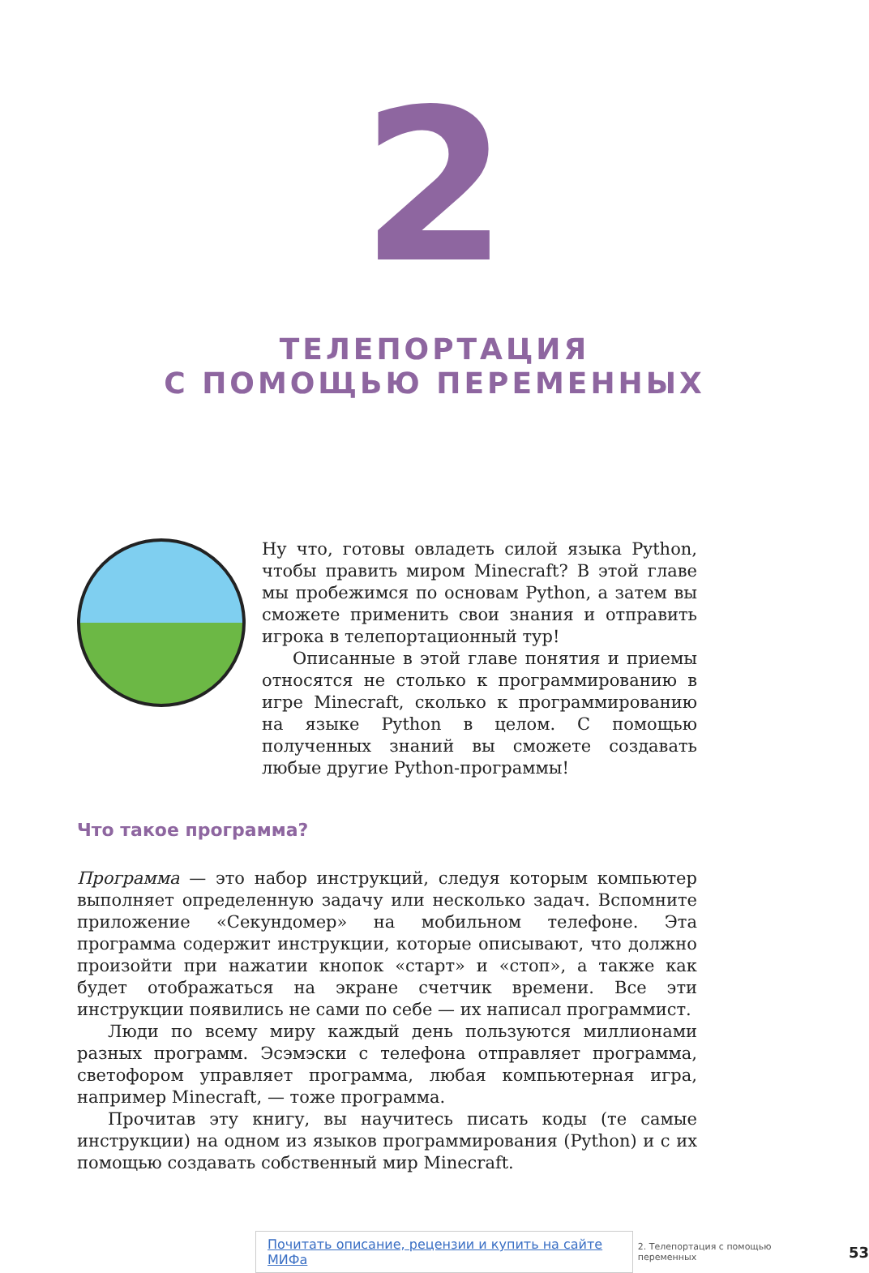2
ТЕЛЕПОРТАЦИЯ
С ПОМОЩЬЮ ПЕРЕМЕННЫХ
Ну что, готовы овладеть силой языка Python, чтобы править миром Minecraft? В этой главе мы пробежимся по основам Python, а затем вы сможете применить свои знания и отправить игрока в телепортационный тур!
Описанные в этой главе понятия и приемы относятся не столько к программированию в игре Minecraft, сколько к программированию на языке Python в целом. С помощью полученных знаний вы сможете создавать любые другие Python-программы!
Что такое программа?
Программа — это набор инструкций, следуя которым компьютер выполняет определенную задачу или несколько задач. Вспомните приложение «Секундомер» на мобильном телефоне. Эта программа содержит инструкции, которые описывают, что должно произойти при нажатии кнопок «старт» и «стоп», а также как будет отображаться на экране счетчик времени. Все эти инструкции появились не сами по себе — их написал программист.
Люди по всему миру каждый день пользуются миллионами разных программ. Эсэмэски с телефона отправляет программа, светофором управляет программа, любая компьютерная игра, например Minecraft, — тоже программа.
Прочитав эту книгу, вы научитесь писать коды (те самые инструкции) на одном из языков программирования (Python) и с их помощью создавать собственный мир Minecraft.
Почитать описание, рецензии и купить на сайте МИФа 2. Телепортация с помощью переменных 53